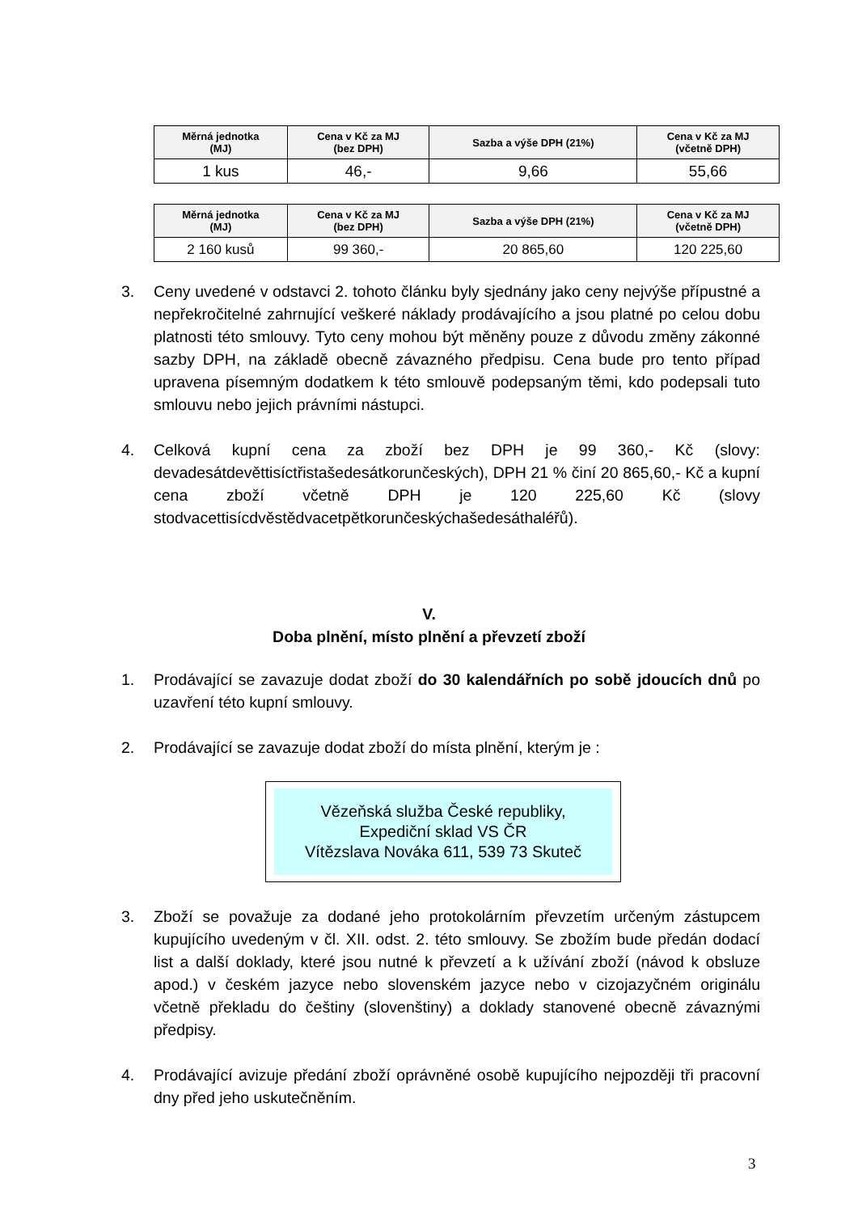| Měrná jednotka (MJ) | Cena v Kč za MJ (bez DPH) | Sazba a výše DPH (21%) | Cena v Kč za MJ (včetně DPH) |
| --- | --- | --- | --- |
| 1 kus | 46,- | 9,66 | 55,66 |
| Měrná jednotka (MJ) | Cena v Kč za MJ (bez DPH) | Sazba a výše DPH (21%) | Cena v Kč za MJ (včetně DPH) |
| --- | --- | --- | --- |
| 2 160 kusů | 99 360,- | 20 865,60 | 120 225,60 |
3. Ceny uvedené v odstavci 2. tohoto článku byly sjednány jako ceny nejvýše přípustné a nepřekročitelné zahrnující veškeré náklady prodávajícího a jsou platné po celou dobu platnosti této smlouvy. Tyto ceny mohou být měněny pouze z důvodu změny zákonné sazby DPH, na základě obecně závazného předpisu. Cena bude pro tento případ upravena písemným dodatkem k této smlouvě podepsaným těmi, kdo podepsali tuto smlouvu nebo jejich právními nástupci.
4. Celková kupní cena za zboží bez DPH je 99 360,- Kč (slovy: devadesátdevěttisíctřistašedesátkorunčeských), DPH 21 % činí 20 865,60,- Kč a kupní cena zboží včetně DPH je 120 225,60 Kč (slovy stodvacettisícdvěstědvacetpětkorunčeskýchašedesáthaléřů).
V.
Doba plnění, místo plnění a převzetí zboží
1. Prodávající se zavazuje dodat zboží do 30 kalendářních po sobě jdoucích dnů po uzavření této kupní smlouvy.
2. Prodávající se zavazuje dodat zboží do místa plnění, kterým je :
Vězeňská služba České republiky,
Expediční sklad VS ČR
Vítězslava Nováka 611, 539 73 Skuteč
3. Zboží se považuje za dodané jeho protokolárním převzetím určeným zástupcem kupujícího uvedeným v čl. XII. odst. 2. této smlouvy. Se zbožím bude předán dodací list a další doklady, které jsou nutné k převzetí a k užívání zboží (návod k obsluze apod.) v českém jazyce nebo slovenském jazyce nebo v cizojazyčném originálu včetně překladu do češtiny (slovenštiny) a doklady stanovené obecně závaznými předpisy.
4. Prodávající avizuje předání zboží oprávněné osobě kupujícího nejpozději tři pracovní dny před jeho uskutečněním.
3